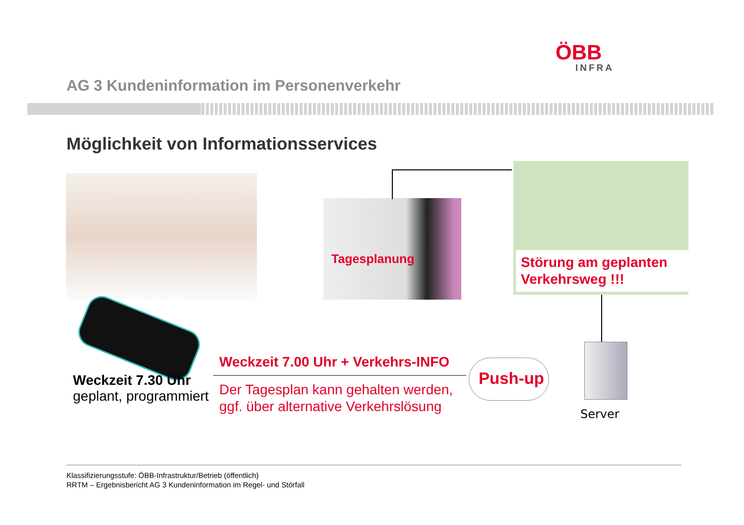ÖBB
INFRA
AG 3 Kundeninformation im Personenverkehr
Möglichkeit von Informationsservices
Tagesplanung
Störung am geplanten Verkehrsweg !!!
Weckzeit 7.30 Uhr
geplant, programmiert
Weckzeit 7.00 Uhr + Verkehrs-INFO
Der Tagesplan kann gehalten werden,
ggf. über alternative Verkehrslösung
Push-up
Server
Klassifizierungsstufe: ÖBB-Infrastruktur/Betrieb (öffentlich)
RRTM – Ergebnisbericht AG 3 Kundeninformation im Regel- und Störfall